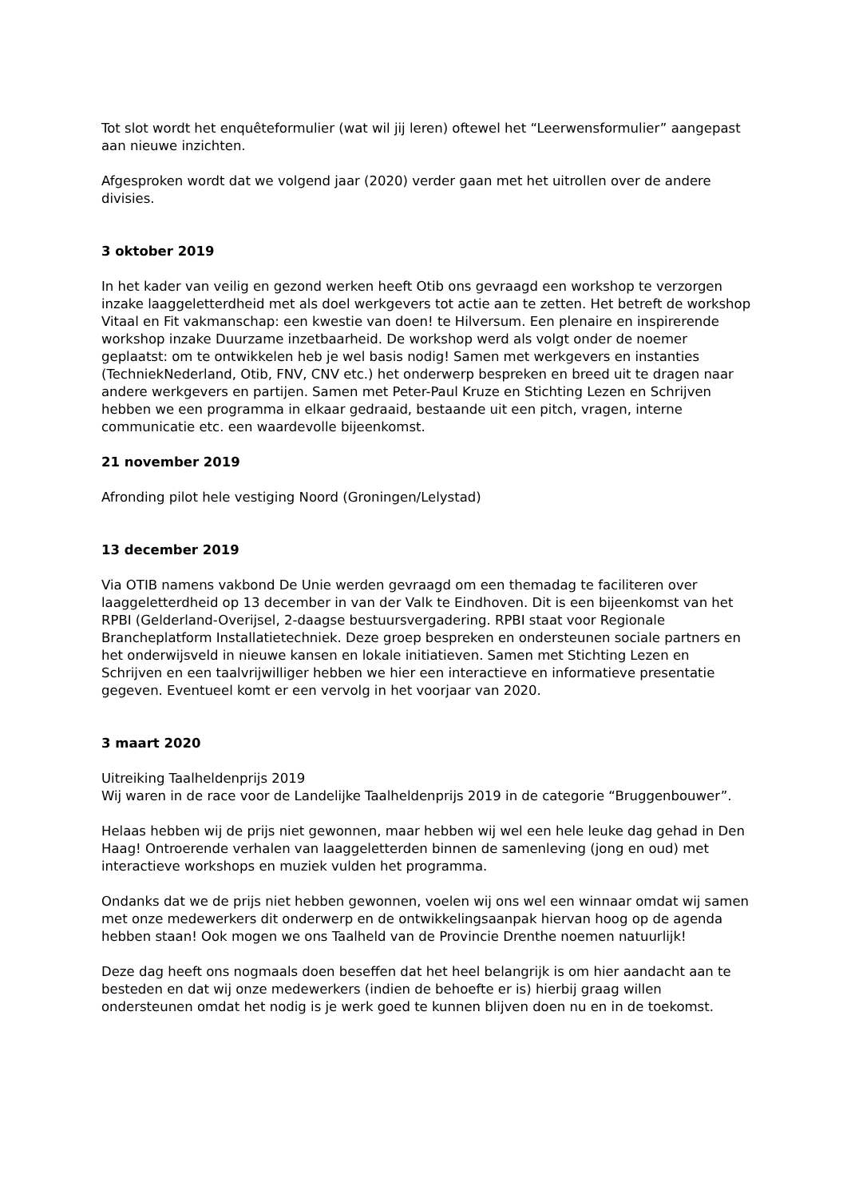Tot slot wordt het enquêteformulier (wat wil jij leren) oftewel het “Leerwensformulier” aangepast aan nieuwe inzichten.
Afgesproken wordt dat we volgend jaar (2020) verder gaan met het uitrollen over de andere divisies.
3 oktober 2019
In het kader van veilig en gezond werken heeft Otib ons gevraagd een workshop te verzorgen inzake laaggeletterdheid met als doel werkgevers tot actie aan te zetten. Het betreft de workshop Vitaal en Fit vakmanschap: een kwestie van doen! te Hilversum. Een plenaire en inspirerende workshop inzake Duurzame inzetbaarheid. De workshop werd als volgt onder de noemer geplaatst: om te ontwikkelen heb je wel basis nodig! Samen met werkgevers en instanties (TechniekNederland, Otib, FNV, CNV etc.) het onderwerp bespreken en breed uit te dragen naar andere werkgevers en partijen. Samen met Peter-Paul Kruze en Stichting Lezen en Schrijven hebben we een programma in elkaar gedraaid, bestaande uit een pitch, vragen, interne communicatie etc. een waardevolle bijeenkomst.
21 november 2019
Afronding pilot hele vestiging Noord (Groningen/Lelystad)
13 december 2019
Via OTIB namens vakbond De Unie werden gevraagd om een themadag te faciliteren over laaggeletterdheid op 13 december in van der Valk te Eindhoven. Dit is een bijeenkomst van het RPBI (Gelderland-Overijsel, 2-daagse bestuursvergadering. RPBI staat voor Regionale Brancheplatform Installatietechniek. Deze groep bespreken en ondersteunen sociale partners en het onderwijsveld in nieuwe kansen en lokale initiatieven. Samen met Stichting Lezen en Schrijven en een taalvrijwilliger hebben we hier een interactieve en informatieve presentatie gegeven. Eventueel komt er een vervolg in het voorjaar van 2020.
3 maart 2020
Uitreiking Taalheldenprijs 2019
Wij waren in de race voor de Landelijke Taalheldenprijs 2019 in de categorie “Bruggenbouwer”.
Helaas hebben wij de prijs niet gewonnen, maar hebben wij wel een hele leuke dag gehad in Den Haag! Ontroerende verhalen van laaggeletterden binnen de samenleving (jong en oud) met interactieve workshops en muziek vulden het programma.
Ondanks dat we de prijs niet hebben gewonnen, voelen wij ons wel een winnaar omdat wij samen met onze medewerkers dit onderwerp en de ontwikkelingsaanpak hiervan hoog op de agenda hebben staan! Ook mogen we ons Taalheld van de Provincie Drenthe noemen natuurlijk!
Deze dag heeft ons nogmaals doen beseffen dat het heel belangrijk is om hier aandacht aan te besteden en dat wij onze medewerkers (indien de behoefte er is) hierbij graag willen ondersteunen omdat het nodig is je werk goed te kunnen blijven doen nu en in de toekomst.